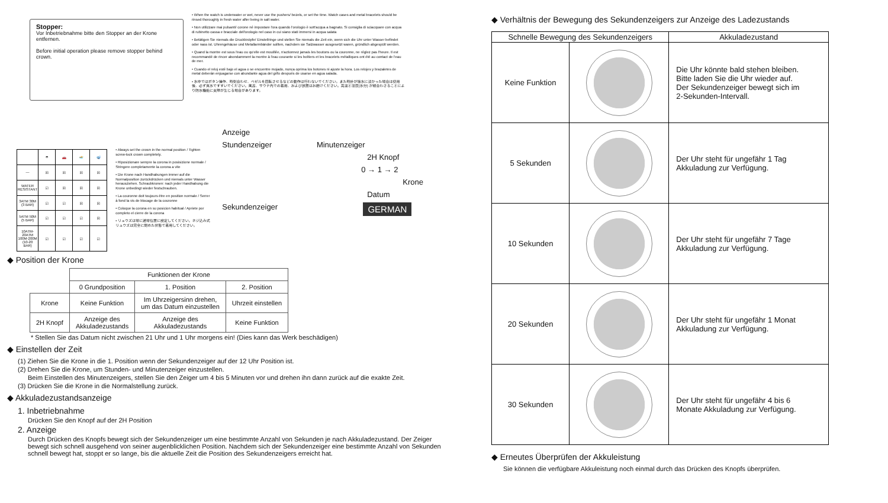Stopper:
Vor Inbetriebnahme bitte den Stopper an der Krone entfernen.
Before initial operation please remove stopper behind crown.
• When the watch is underwater or wet, never use the pushers/ bezels, or set the time. Watch cases and metal bracelets should be rinsed thoroughly in fresh water after being in salt water.
• Non utilizzare mai pulsanti/ corone né impostare l'ora quando l'orologio è sott'acqua a bagnato. Si consiglia di sciacquare con acqua di rubinetto cassa e bracciale dell'orologio nel caso in cui siano stati immersi in acqua salata
• Betätigen Sie niemals die Druckknöpfe/ Einstellringe und stellen Sie niemals die Zeit ein, wenn sich die Uhr unter Wasser befindet oder nass ist. Uhrengehäuse und Metallarmbänder sollten, nachdem sie Salzwasser ausgesetzt waren, gründlich abgespült werden.
• Quand la montre est sous l'eau ou qu'elle est mouillée, n'actionnez jamais les boutons ou la couronne, ne réglez pas l'heure. Il est recommandé de rincer abondamment la montre à l'eau courante si les boîtiers et les bracelets métalliques ont été au contact de l'eau de mer.
• Cuando el reloj esté bajo el agua o se encuentre mojado, nunca oprima los botones ni ajuste la hora. Los relojes y brazaletes de metal deberán enjuagarse con abundante agua del grifo después de usarse en agua salada.
• 水中ではボタン操作、時刻合わせ、ベゼルを回転させるなどの動作は行わないでください。また時計が塩水に浸かった場合は使用後、必ず真水ですすいでください。風呂、サウナ内での着用、および放置はお避けください。高温と湿度(水分) が組合わさることにより防水機能に支障が生じる場合があります。
| | ☂ | 🚗 | 🏊 | 🤿 |
| — | ☒ | ☒ | ☒ | ☒ |
| WATER RESISTANT | ☑ | ☒ | ☒ | ☒ |
| 3ATM 30M (3 BAR) | ☑ | ☑ | ☒ | ☒ |
| 5ATM 50M (5 BAR) | ☑ | ☑ | ☑ | ☒ |
| 10ATM-20ATM 100M-200M (10-20 BAR) | ☑ | ☑ | ☑ | ☑ |
• Always set the crown in the normal position / Tighten screw-lock crown completely.
• Riposizionare sempre la corona in posisizione normale / Stringere completamente la corona a vite
• Die Krone nach Handhabungen immer auf die Normalposition zurückdrücken und niemals unter Wasser herausziehen. Schraubkronen: nach jeder Handhabung die Krone unbedingt wieder festschrauben.
• La couronne doit toujours être en position normale / Serrer à fond la vis de blocage de la couronne
• Coloque la corona en su posicion habitual / Apriete por completo el cierre de la corona
• リュウズは常に通常位置に設定してください。ネジ込み式リュウズは完全に閉めた状態で着用してください。
Anzeige
Stundenzeiger Minutenzeiger
2H Knopf
0 → 1 → 2
Krone
Datum
Sekundenzeiger GERMAN
◆ Position der Krone
| | Funktionen der Krone | | |
| | 0 Grundposition | 1. Position | 2. Position |
| Krone | Keine Funktion | Im Uhrzeigersinn drehen, um das Datum einzustellen | Uhrzeit einstellen |
| 2H Knopf | Anzeige des Akkuladezustands | Anzeige des Akkuladezustands | Keine Funktion |
* Stellen Sie das Datum nicht zwischen 21 Uhr und 1 Uhr morgens ein! (Dies kann das Werk beschädigen)
◆ Einstellen der Zeit
(1) Ziehen Sie die Krone in die 1. Position wenn der Sekundenzeiger auf der 12 Uhr Position ist.
(2) Drehen Sie die Krone, um Stunden- und Minutenzeiger einzustellen.
Beim Einstellen des Minutenzeigers, stellen Sie den Zeiger um 4 bis 5 Minuten vor und drehen ihn dann zurück auf die exakte Zeit.
(3) Drücken Sie die Krone in die Normalstellung zurück.
◆ Akkuladezustandsanzeige
1. Inbetriebnahme
Drücken Sie den Knopf auf der 2H Position
2. Anzeige
Durch Drücken des Knopfs bewegt sich der Sekundenzeiger um eine bestimmte Anzahl von Sekunden je nach Akkuladezustand. Der Zeiger bewegt sich schnell ausgehend von seiner augenblicklichen Position. Nachdem sich der Sekundenzeiger eine bestimmte Anzahl von Sekunden schnell bewegt hat, stoppt er so lange, bis die aktuelle Zeit die Position des Sekundenzeigers erreicht hat.
◆ Verhältnis der Bewegung des Sekundenzeigers zur Anzeige des Ladezustands
| Schnelle Bewegung des Sekundenzeigers | | Akkuladezustand |
| --- | --- | --- |
| Keine Funktion | | Die Uhr könnte bald stehen bleiben. Bitte laden Sie die Uhr wieder auf. Der Sekundenzeiger bewegt sich im 2-Sekunden-Intervall. |
| 5 Sekunden | | Der Uhr steht für ungefähr 1 Tag Akkuladung zur Verfügung. |
| 10 Sekunden | | Der Uhr steht für ungefähr 7 Tage Akkuladung zur Verfügung. |
| 20 Sekunden | | Der Uhr steht für ungefähr 1 Monat Akkuladung zur Verfügung. |
| 30 Sekunden | | Der Uhr steht für ungefähr 4 bis 6 Monate Akkuladung zur Verfügung. |
◆ Erneutes Überprüfen der Akkuleistung
Sie können die verfügbare Akkuleistung noch einmal durch das Drücken des Knopfs überprüfen.